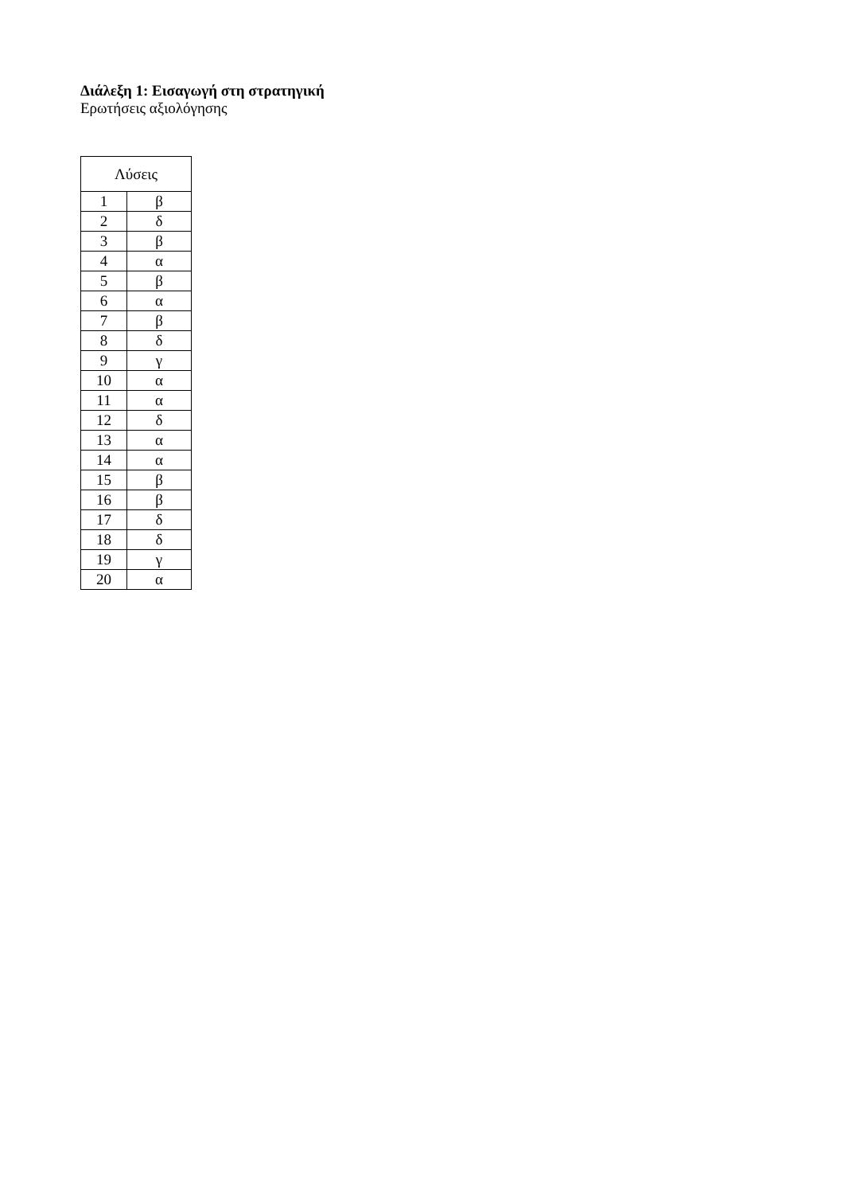Διάλεξη 1: Εισαγωγή στη στρατηγική
Ερωτήσεις αξιολόγησης
| Λύσεις | |
| --- | --- |
| 1 | β |
| 2 | δ |
| 3 | β |
| 4 | α |
| 5 | β |
| 6 | α |
| 7 | β |
| 8 | δ |
| 9 | γ |
| 10 | α |
| 11 | α |
| 12 | δ |
| 13 | α |
| 14 | α |
| 15 | β |
| 16 | β |
| 17 | δ |
| 18 | δ |
| 19 | γ |
| 20 | α |